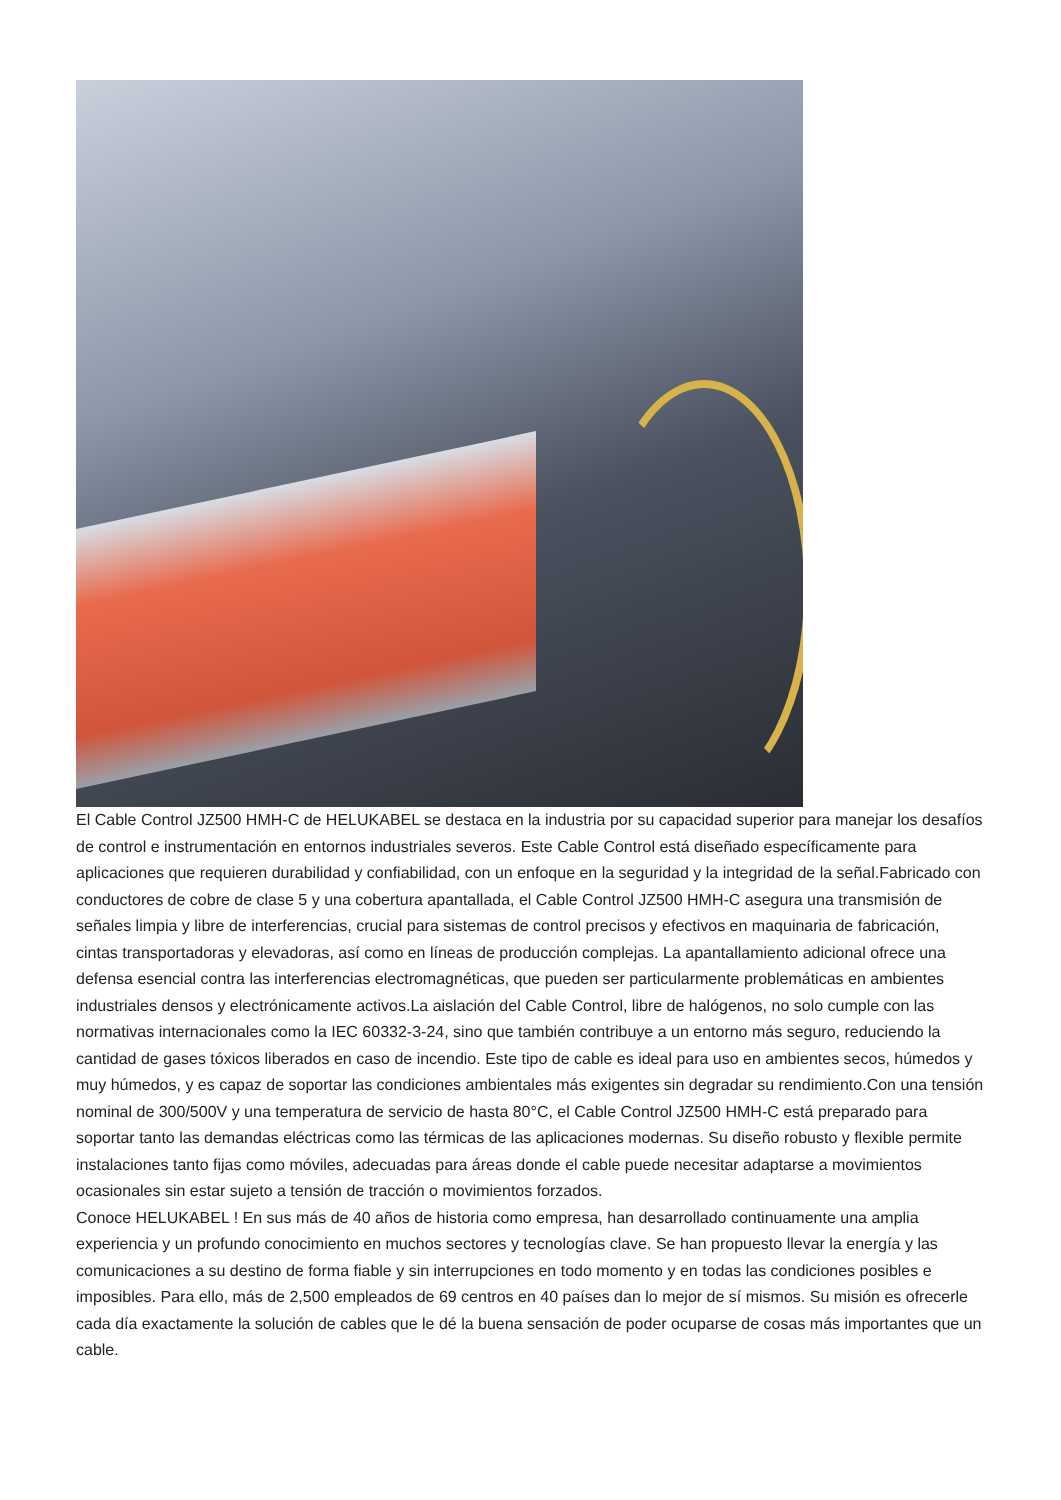El Cable Control JZ500 HMH-C de HELUKABEL se destaca en la industria por su capacidad superior para manejar los desafíos de control e instrumentación en entornos industriales severos. Este Cable Control está diseñado específicamente para aplicaciones que requieren durabilidad y confiabilidad, con un enfoque en la seguridad y la integridad de la señal.Fabricado con conductores de cobre de clase 5 y una cobertura apantallada, el Cable Control JZ500 HMH-C asegura una transmisión de señales limpia y libre de interferencias, crucial para sistemas de control precisos y efectivos en maquinaria de fabricación, cintas transportadoras y elevadoras, así como en líneas de producción complejas. La apantallamiento adicional ofrece una defensa esencial contra las interferencias electromagnéticas, que pueden ser particularmente problemáticas en ambientes industriales densos y electrónicamente activos.La aislación del Cable Control, libre de halógenos, no solo cumple con las normativas internacionales como la IEC 60332-3-24, sino que también contribuye a un entorno más seguro, reduciendo la cantidad de gases tóxicos liberados en caso de incendio. Este tipo de cable es ideal para uso en ambientes secos, húmedos y muy húmedos, y es capaz de soportar las condiciones ambientales más exigentes sin degradar su rendimiento.Con una tensión nominal de 300/500V y una temperatura de servicio de hasta 80°C, el Cable Control JZ500 HMH-C está preparado para soportar tanto las demandas eléctricas como las térmicas de las aplicaciones modernas. Su diseño robusto y flexible permite instalaciones tanto fijas como móviles, adecuadas para áreas donde el cable puede necesitar adaptarse a movimientos ocasionales sin estar sujeto a tensión de tracción o movimientos forzados.
Conoce HELUKABEL ! En sus más de 40 años de historia como empresa, han desarrollado continuamente una amplia experiencia y un profundo conocimiento en muchos sectores y tecnologías clave. Se han propuesto llevar la energía y las comunicaciones a su destino de forma fiable y sin interrupciones en todo momento y en todas las condiciones posibles e imposibles. Para ello, más de 2,500 empleados de 69 centros en 40 países dan lo mejor de sí mismos. Su misión es ofrecerle cada día exactamente la solución de cables que le dé la buena sensación de poder ocuparse de cosas más importantes que un cable.